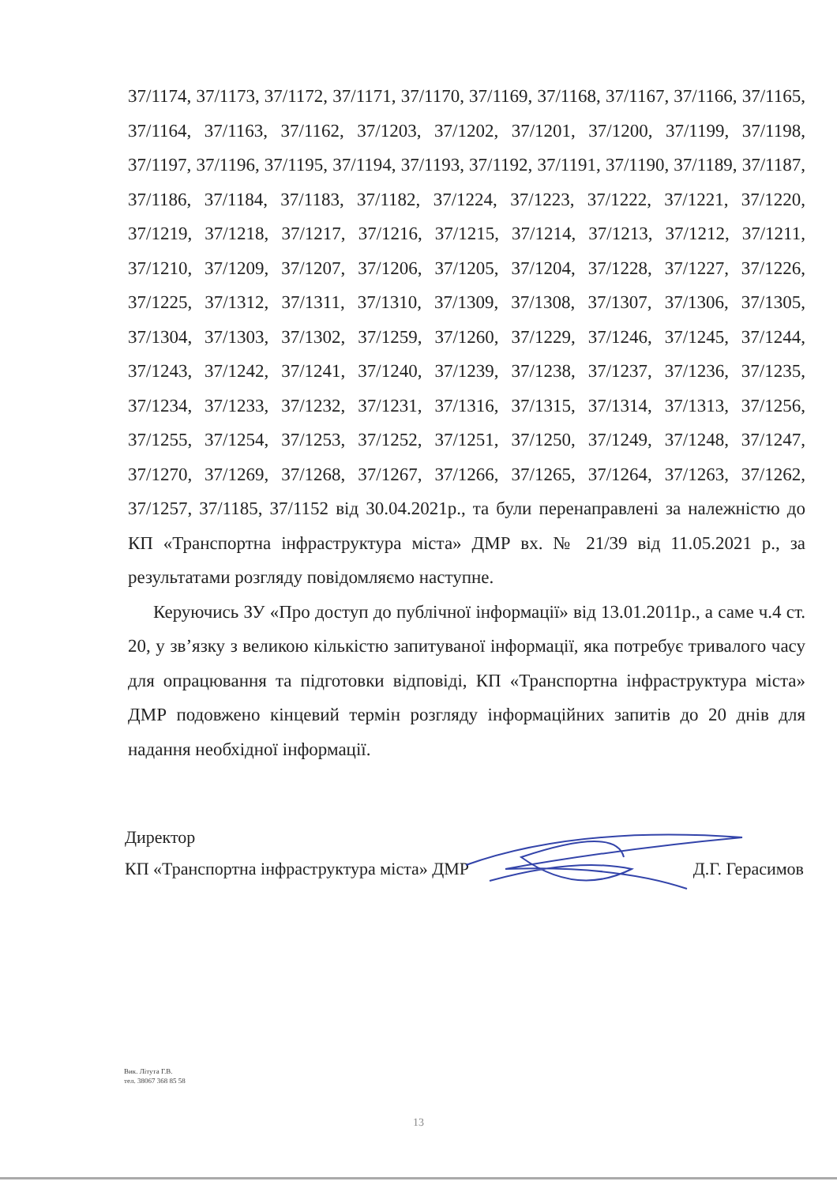37/1174, 37/1173, 37/1172, 37/1171, 37/1170, 37/1169, 37/1168, 37/1167, 37/1166, 37/1165, 37/1164, 37/1163, 37/1162, 37/1203, 37/1202, 37/1201, 37/1200, 37/1199, 37/1198, 37/1197, 37/1196, 37/1195, 37/1194, 37/1193, 37/1192, 37/1191, 37/1190, 37/1189, 37/1187, 37/1186, 37/1184, 37/1183, 37/1182, 37/1224, 37/1223, 37/1222, 37/1221, 37/1220, 37/1219, 37/1218, 37/1217, 37/1216, 37/1215, 37/1214, 37/1213, 37/1212, 37/1211, 37/1210, 37/1209, 37/1207, 37/1206, 37/1205, 37/1204, 37/1228, 37/1227, 37/1226, 37/1225, 37/1312, 37/1311, 37/1310, 37/1309, 37/1308, 37/1307, 37/1306, 37/1305, 37/1304, 37/1303, 37/1302, 37/1259, 37/1260, 37/1229, 37/1246, 37/1245, 37/1244, 37/1243, 37/1242, 37/1241, 37/1240, 37/1239, 37/1238, 37/1237, 37/1236, 37/1235, 37/1234, 37/1233, 37/1232, 37/1231, 37/1316, 37/1315, 37/1314, 37/1313, 37/1256, 37/1255, 37/1254, 37/1253, 37/1252, 37/1251, 37/1250, 37/1249, 37/1248, 37/1247, 37/1270, 37/1269, 37/1268, 37/1267, 37/1266, 37/1265, 37/1264, 37/1263, 37/1262, 37/1257, 37/1185, 37/1152 від 30.04.2021р., та були перенаправлені за належністю до КП «Транспортна інфраструктура міста» ДМР вх. № 21/39 від 11.05.2021 р., за результатами розгляду повідомляємо наступне.
Керуючись ЗУ «Про доступ до публічної інформації» від 13.01.2011р., а саме ч.4 ст. 20, у зв’язку з великою кількістю запитуваної інформації, яка потребує тривалого часу для опрацювання та підготовки відповіді, КП «Транспортна інфраструктура міста» ДМР подовжено кінцевий термін розгляду інформаційних запитів до 20 днів для надання необхідної інформації.
Директор
КП «Транспортна інфраструктура міста» ДМР Д.Г. Герасимов
Вик. Літута Г.В.
тел. 38067 368 85 58
13